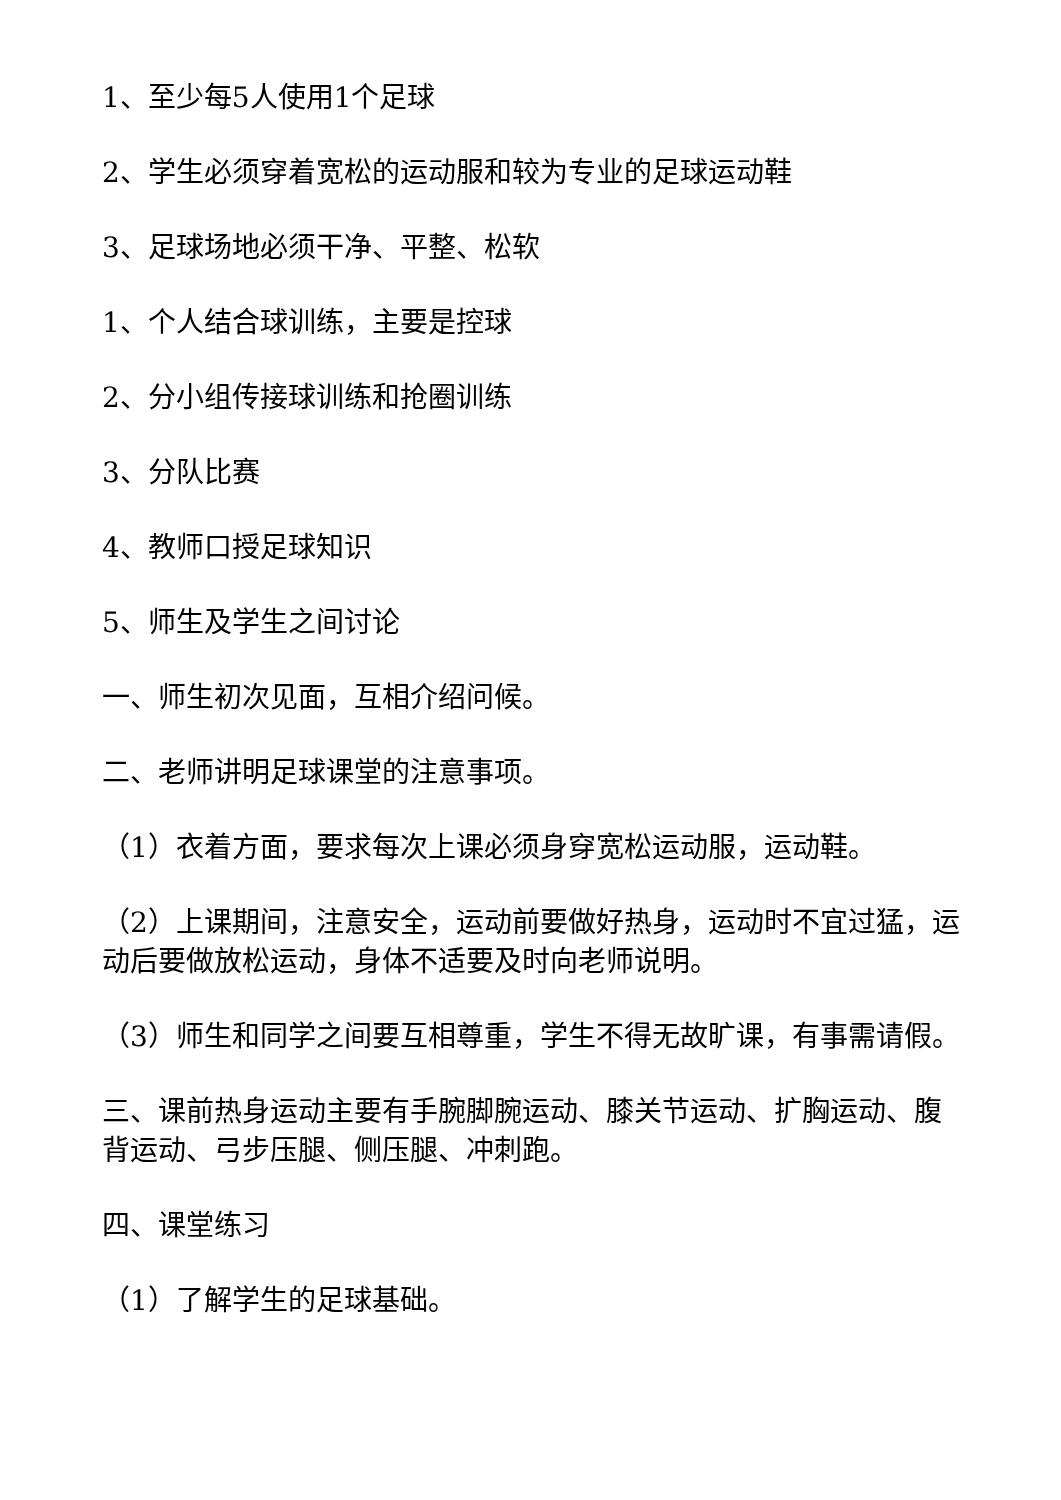1、至少每5人使用1个足球
2、学生必须穿着宽松的运动服和较为专业的足球运动鞋
3、足球场地必须干净、平整、松软
1、个人结合球训练，主要是控球
2、分小组传接球训练和抢圈训练
3、分队比赛
4、教师口授足球知识
5、师生及学生之间讨论
一、师生初次见面，互相介绍问候。
二、老师讲明足球课堂的注意事项。
（1）衣着方面，要求每次上课必须身穿宽松运动服，运动鞋。
（2）上课期间，注意安全，运动前要做好热身，运动时不宜过猛，运动后要做放松运动，身体不适要及时向老师说明。
（3）师生和同学之间要互相尊重，学生不得无故旷课，有事需请假。
三、课前热身运动主要有手腕脚腕运动、膝关节运动、扩胸运动、腹背运动、弓步压腿、侧压腿、冲刺跑。
四、课堂练习
（1）了解学生的足球基础。